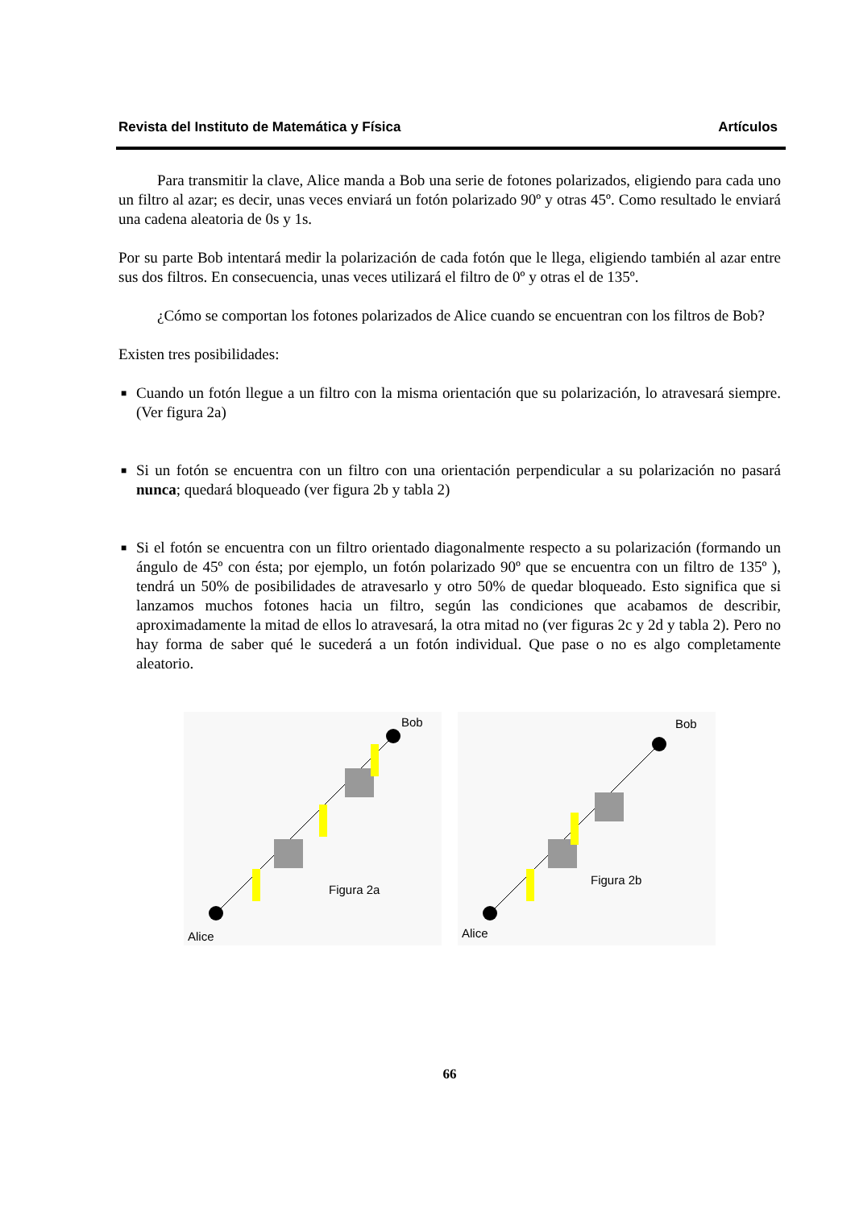Revista del Instituto de Matemática y Física Artículos
Para transmitir la clave, Alice manda a Bob una serie de fotones polarizados, eligiendo para cada uno un filtro al azar; es decir, unas veces enviará un fotón polarizado 90º y otras 45º. Como resultado le enviará una cadena aleatoria de 0s y 1s.
Por su parte Bob intentará medir la polarización de cada fotón que le llega, eligiendo también al azar entre sus dos filtros. En consecuencia, unas veces utilizará el filtro de 0º y otras el de 135º.
¿Cómo se comportan los fotones polarizados de Alice cuando se encuentran con los filtros de Bob?
Existen tres posibilidades:
■ Cuando un fotón llegue a un filtro con la misma orientación que su polarización, lo atravesará siempre. (Ver figura 2a)
■ Si un fotón se encuentra con un filtro con una orientación perpendicular a su polarización no pasará nunca; quedará bloqueado (ver figura 2b y tabla 2)
■ Si el fotón se encuentra con un filtro orientado diagonalmente respecto a su polarización (formando un ángulo de 45º con ésta; por ejemplo, un fotón polarizado 90º que se encuentra con un filtro de 135º ), tendrá un 50% de posibilidades de atravesarlo y otro 50% de quedar bloqueado. Esto significa que si lanzamos muchos fotones hacia un filtro, según las condiciones que acabamos de describir, aproximadamente la mitad de ellos lo atravesará, la otra mitad no (ver figuras 2c y 2d y tabla 2). Pero no hay forma de saber qué le sucederá a un fotón individual. Que pase o no es algo completamente aleatorio.
Bob
Alice
Figura 2a
Bob
Alice
Figura 2b
66